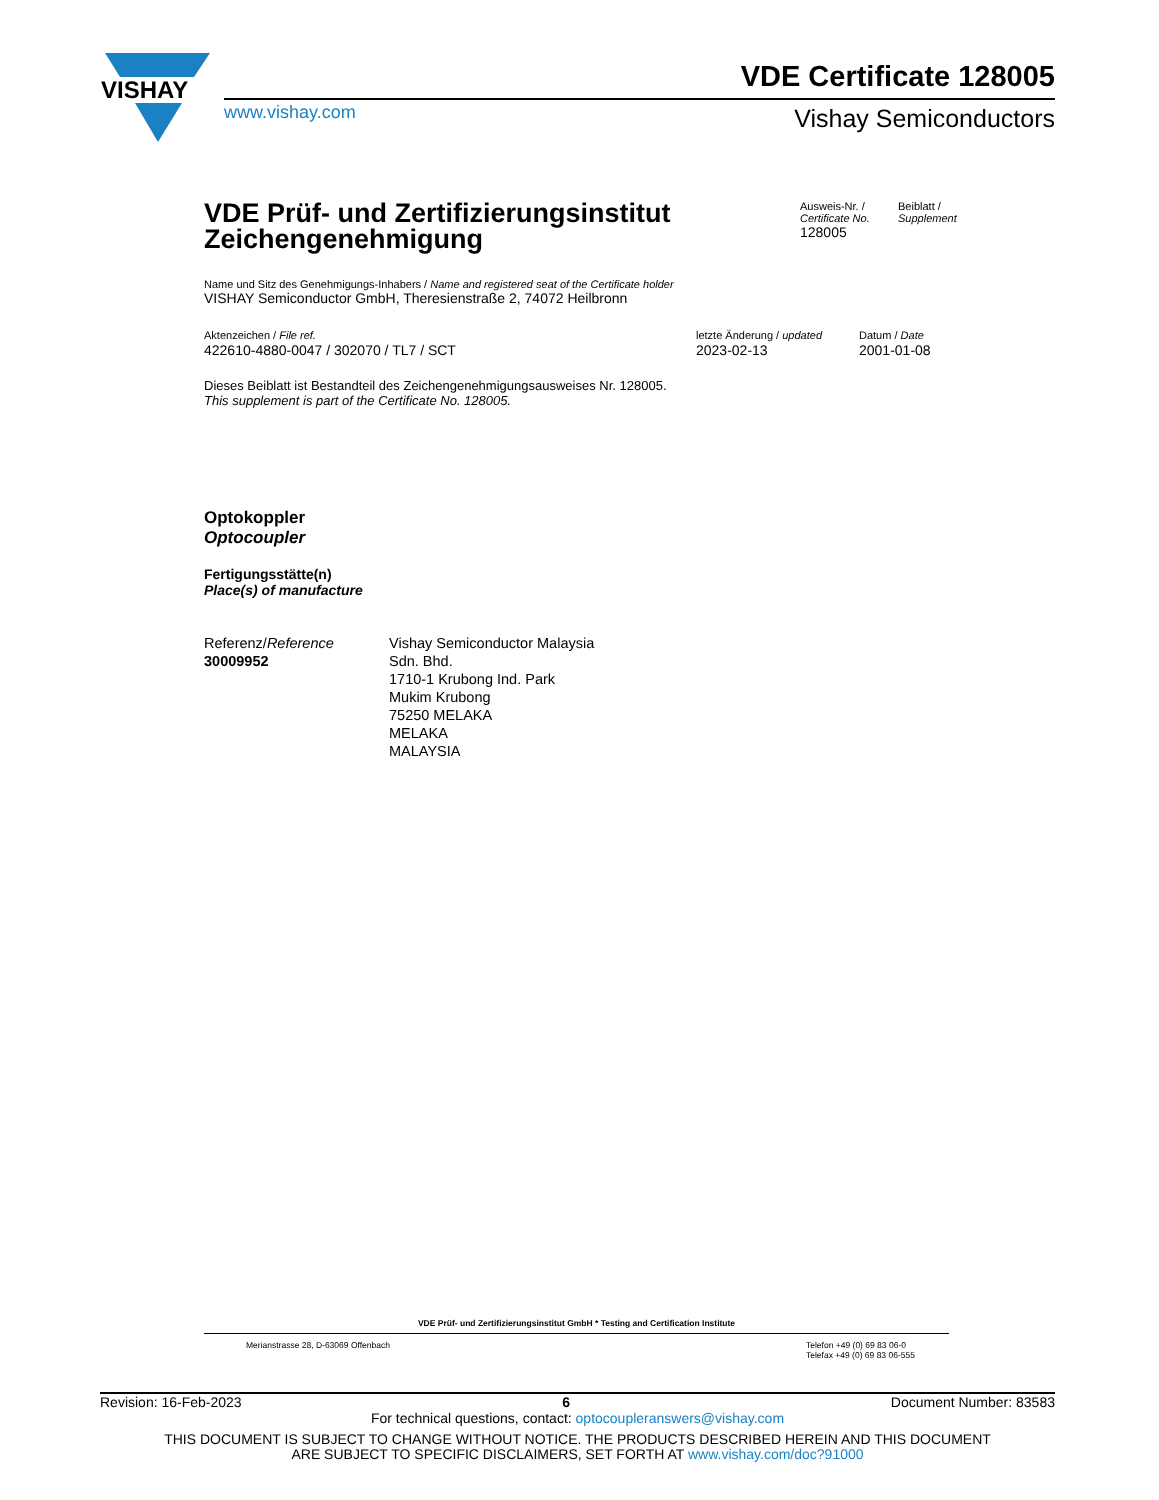VISHAY
VDE Certificate 128005
www.vishay.com Vishay Semiconductors
VDE Prüf- und Zertifizierungsinstitut
Zeichengenehmigung
Ausweis-Nr. /
Certificate No.
128005
Beiblatt /
Supplement
Name und Sitz des Genehmigungs-Inhabers / Name and registered seat of the Certificate holder
VISHAY Semiconductor GmbH, Theresienstraße 2, 74072 Heilbronn
Aktenzeichen / File ref.
422610-4880-0047 / 302070 / TL7 / SCT
letzte Änderung / updated
2023-02-13
Datum / Date
2001-01-08
Dieses Beiblatt ist Bestandteil des Zeichengenehmigungsausweises Nr. 128005.
This supplement is part of the Certificate No. 128005.
Optokoppler
Optocoupler
Fertigungsstätte(n)
Place(s) of manufacture
Referenz/Reference
30009952
Vishay Semiconductor Malaysia
Sdn. Bhd.
1710-1 Krubong Ind. Park
Mukim Krubong
75250 MELAKA
MELAKA
MALAYSIA
VDE Prüf- und Zertifizierungsinstitut GmbH * Testing and Certification Institute
Merianstrasse 28, D-63069 Offenbach Telefon +49 (0) 69 83 06-0
Telefax +49 (0) 69 83 06-555
Revision: 16-Feb-2023 6 Document Number: 83583
For technical questions, contact: optocoupleranswers@vishay.com
THIS DOCUMENT IS SUBJECT TO CHANGE WITHOUT NOTICE. THE PRODUCTS DESCRIBED HEREIN AND THIS DOCUMENT
ARE SUBJECT TO SPECIFIC DISCLAIMERS, SET FORTH AT www.vishay.com/doc?91000